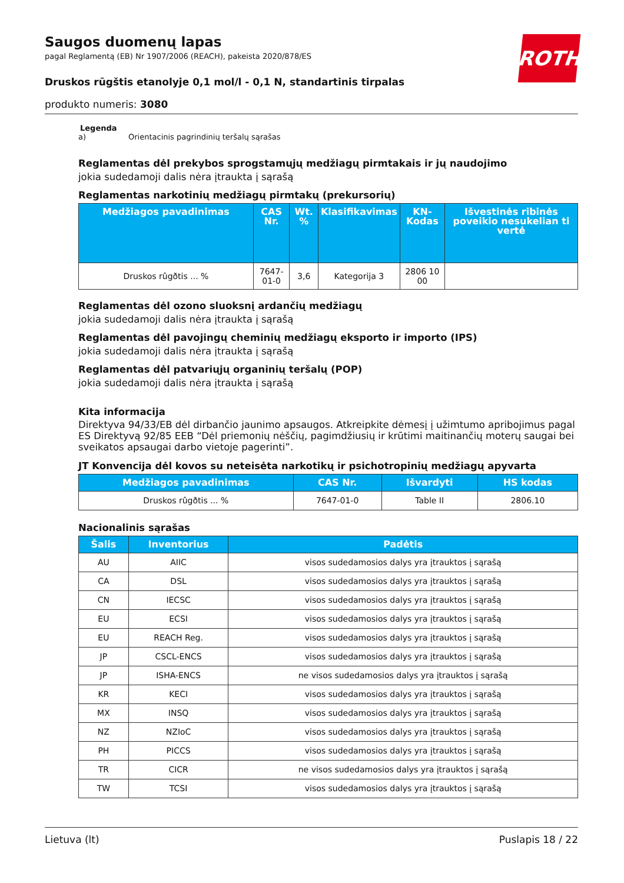ROTH
Saugos duomenų lapas
pagal Reglamentą (EB) Nr 1907/2006 (REACH), pakeista 2020/878/ES
Druskos rūgštis etanolyje 0,1 mol/l - 0,1 N, standartinis tirpalas
produkto numeris: 3080
Legenda
a) Orientacinis pagrindinių teršalų sąrašas
Reglamentas dėl prekybos sprogstamųjų medžiagų pirmtakais ir jų naudojimo
jokia sudedamoji dalis nėra įtraukta į sąrašą
Reglamentas narkotinių medžiagų pirmtakų (prekursorių)
| Medžiagos pavadinimas | CAS Nr. | Wt. % | Klasifikavimas | KN-Kodas | Išvestinės ribinės poveikio nesukelian ti vertė |
| --- | --- | --- | --- | --- | --- |
| Druskos rûgðtis ... % | 7647-01-0 | 3,6 | Kategorija 3 | 2806 10 00 | |
Reglamentas dėl ozono sluoksnį ardančių medžiagų
jokia sudedamoji dalis nėra įtraukta į sąrašą
Reglamentas dėl pavojingų cheminių medžiagų eksporto ir importo (IPS)
jokia sudedamoji dalis nėra įtraukta į sąrašą
Reglamentas dėl patvariųjų organinių teršalų (POP)
jokia sudedamoji dalis nėra įtraukta į sąrašą
Kita informacija
Direktyva 94/33/EB dėl dirbančio jaunimo apsaugos. Atkreipkite dėmesį į užimtumo apribojimus pagal ES Direktyvą 92/85 EEB “Dėl priemonių nėščių, pagimdžiusių ir krūtimi maitinančių moterų saugai bei sveikatos apsaugai darbo vietoje pagerinti”.
JT Konvencija dėl kovos su neteisėta narkotikų ir psichotropinių medžiagų apyvarta
| Medžiagos pavadinimas | CAS Nr. | Išvardyti | HS kodas |
| --- | --- | --- | --- |
| Druskos rûgðtis ... % | 7647-01-0 | Table II | 2806.10 |
Nacionalinis sąrašas
| Šalis | Inventorius | Padėtis |
| --- | --- | --- |
| AU | AIIC | visos sudedamosios dalys yra įtrauktos į sąrašą |
| CA | DSL | visos sudedamosios dalys yra įtrauktos į sąrašą |
| CN | IECSC | visos sudedamosios dalys yra įtrauktos į sąrašą |
| EU | ECSI | visos sudedamosios dalys yra įtrauktos į sąrašą |
| EU | REACH Reg. | visos sudedamosios dalys yra įtrauktos į sąrašą |
| JP | CSCL-ENCS | visos sudedamosios dalys yra įtrauktos į sąrašą |
| JP | ISHA-ENCS | ne visos sudedamosios dalys yra įtrauktos į sąrašą |
| KR | KECI | visos sudedamosios dalys yra įtrauktos į sąrašą |
| MX | INSQ | visos sudedamosios dalys yra įtrauktos į sąrašą |
| NZ | NZIoC | visos sudedamosios dalys yra įtrauktos į sąrašą |
| PH | PICCS | visos sudedamosios dalys yra įtrauktos į sąrašą |
| TR | CICR | ne visos sudedamosios dalys yra įtrauktos į sąrašą |
| TW | TCSI | visos sudedamosios dalys yra įtrauktos į sąrašą |
Lietuva (lt) Puslapis 18 / 22